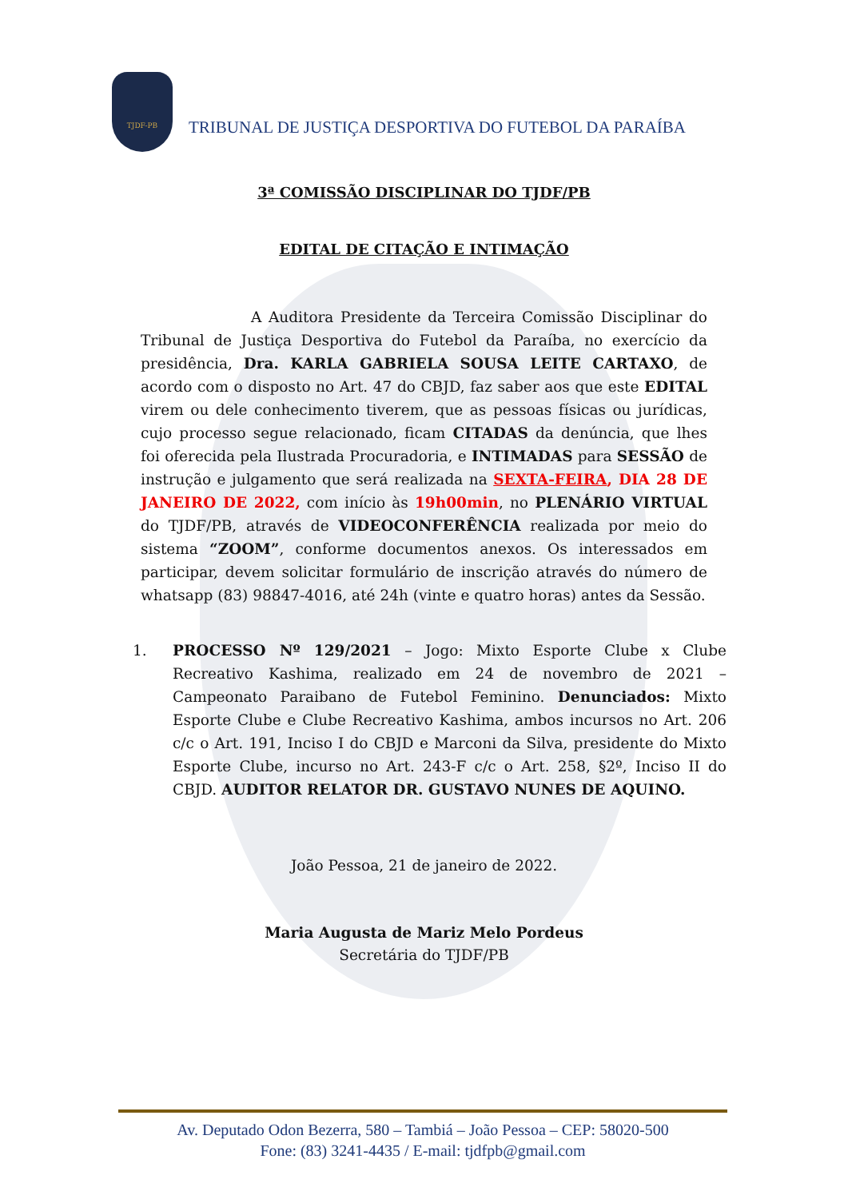TJDF-PB
TRIBUNAL DE JUSTIÇA DESPORTIVA DO FUTEBOL DA PARAÍBA
3ª COMISSÃO DISCIPLINAR DO TJDF/PB
EDITAL DE CITAÇÃO E INTIMAÇÃO
A Auditora Presidente da Terceira Comissão Disciplinar do Tribunal de Justiça Desportiva do Futebol da Paraíba, no exercício da presidência, Dra. KARLA GABRIELA SOUSA LEITE CARTAXO, de acordo com o disposto no Art. 47 do CBJD, faz saber aos que este EDITAL virem ou dele conhecimento tiverem, que as pessoas físicas ou jurídicas, cujo processo segue relacionado, ficam CITADAS da denúncia, que lhes foi oferecida pela Ilustrada Procuradoria, e INTIMADAS para SESSÃO de instrução e julgamento que será realizada na SEXTA-FEIRA, DIA 28 DE JANEIRO DE 2022, com início às 19h00min, no PLENÁRIO VIRTUAL do TJDF/PB, através de VIDEOCONFERÊNCIA realizada por meio do sistema “ZOOM”, conforme documentos anexos. Os interessados em participar, devem solicitar formulário de inscrição através do número de whatsapp (83) 98847-4016, até 24h (vinte e quatro horas) antes da Sessão.
1. PROCESSO Nº 129/2021 – Jogo: Mixto Esporte Clube x Clube Recreativo Kashima, realizado em 24 de novembro de 2021 – Campeonato Paraibano de Futebol Feminino. Denunciados: Mixto Esporte Clube e Clube Recreativo Kashima, ambos incursos no Art. 206 c/c o Art. 191, Inciso I do CBJD e Marconi da Silva, presidente do Mixto Esporte Clube, incurso no Art. 243-F c/c o Art. 258, §2º, Inciso II do CBJD. AUDITOR RELATOR DR. GUSTAVO NUNES DE AQUINO.
João Pessoa, 21 de janeiro de 2022.
Maria Augusta de Mariz Melo Pordeus
Secretária do TJDF/PB
Av. Deputado Odon Bezerra, 580 – Tambiá – João Pessoa – CEP: 58020-500
Fone: (83) 3241-4435 / E-mail: tjdfpb@gmail.com